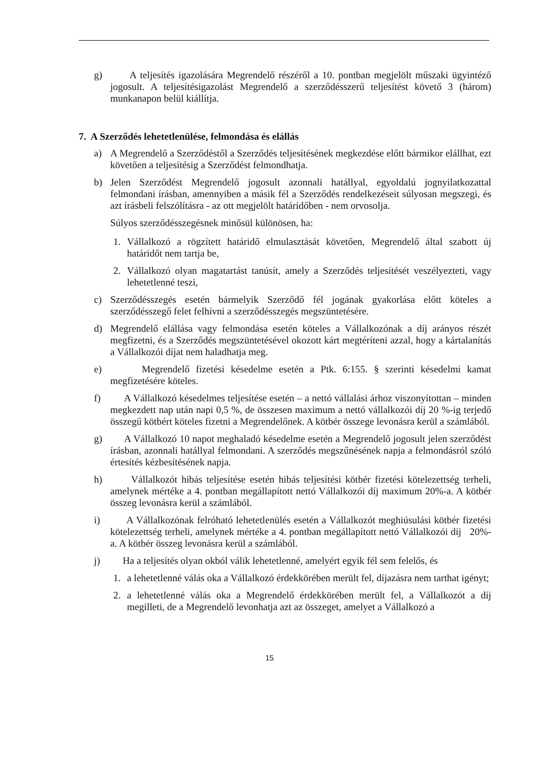g) A teljesítés igazolására Megrendelő részéről a 10. pontban megjelölt műszaki ügyintéző jogosult. A teljesítésigazolást Megrendelő a szerződésszerű teljesítést követő 3 (három) munkanapon belül kiállítja.
7. A Szerződés lehetetlenülése, felmondása és elállás
a) A Megrendelő a Szerződéstől a Szerződés teljesítésének megkezdése előtt bármikor elállhat, ezt követően a teljesítésig a Szerződést felmondhatja.
b) Jelen Szerződést Megrendelő jogosult azonnali hatállyal, egyoldalú jognyilatkozattal felmondani írásban, amennyiben a másik fél a Szerződés rendelkezéseit súlyosan megszegi, és azt írásbeli felszólításra - az ott megjelölt határidőben - nem orvosolja.
Súlyos szerződésszegésnek minősül különösen, ha:
1. Vállalkozó a rögzített határidő elmulasztását követően, Megrendelő által szabott új határidőt nem tartja be,
2. Vállalkozó olyan magatartást tanúsít, amely a Szerződés teljesítését veszélyezteti, vagy lehetetlenné teszi,
c) Szerződésszegés esetén bármelyik Szerződő fél jogának gyakorlása előtt köteles a szerződésszegő felet felhívni a szerződésszegés megszüntetésére.
d) Megrendelő elállása vagy felmondása esetén köteles a Vállalkozónak a díj arányos részét megfizetni, és a Szerződés megszüntetésével okozott kárt megtéríteni azzal, hogy a kártalanítás a Vállalkozói díjat nem haladhatja meg.
e) Megrendelő fizetési késedelme esetén a Ptk. 6:155. § szerinti késedelmi kamat megfizetésére köteles.
f) A Vállalkozó késedelmes teljesítése esetén – a nettó vállalási árhoz viszonyítottan – minden megkezdett nap után napi 0,5 %, de összesen maximum a nettó vállalkozói díj 20 %-ig terjedő összegű kötbért köteles fizetni a Megrendelőnek. A kötbér összege levonásra kerül a számlából.
g) A Vállalkozó 10 napot meghaladó késedelme esetén a Megrendelő jogosult jelen szerződést írásban, azonnali hatállyal felmondani. A szerződés megszűnésének napja a felmondásról szóló értesítés kézbesítésének napja.
h) Vállalkozót hibás teljesítése esetén hibás teljesítési kötbér fizetési kötelezettség terheli, amelynek mértéke a 4. pontban megállapított nettó Vállalkozói díj maximum 20%-a. A kötbér összeg levonásra kerül a számlából.
i) A Vállalkozónak felróható lehetetlenülés esetén a Vállalkozót meghiúsulási kötbér fizetési kötelezettség terheli, amelynek mértéke a 4. pontban megállapított nettó Vállalkozói díj 20%-a. A kötbér összeg levonásra kerül a számlából.
j) Ha a teljesítés olyan okból válik lehetetlenné, amelyért egyik fél sem felelős, és
1. a lehetetlenné válás oka a Vállalkozó érdekkörében merült fel, díjazásra nem tarthat igényt;
2. a lehetetlenné válás oka a Megrendelő érdekkörében merült fel, a Vállalkozót a díj megilleti, de a Megrendelő levonhatja azt az összeget, amelyet a Vállalkozó a
15